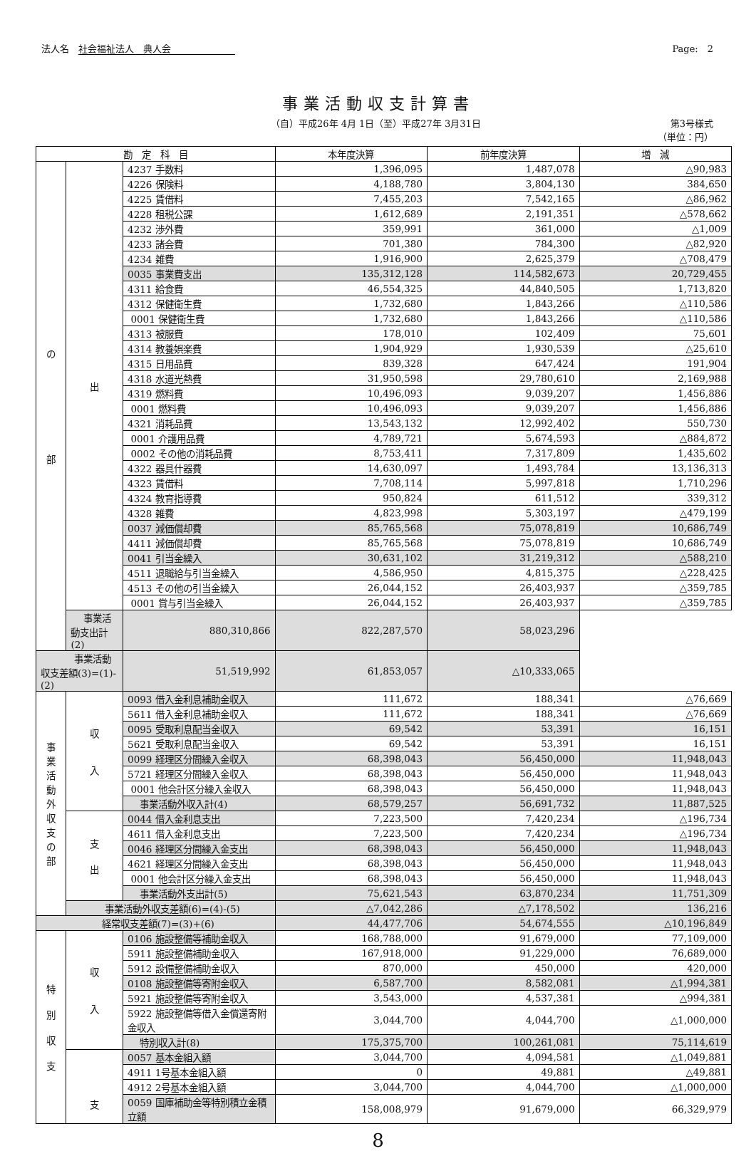法人名　社会福祉法人　典人会 Page:　2
事業活動収支計算書
（自）平成26年 4月 1日（至）平成27年 3月31日
第3号様式
（単位：円）
| 勘 定 科 目 | | | 本年度決算 | 前年度決算 | 増 減 |
| --- | --- | --- | --- | --- | --- |
| の 部 | 出 | 4237 手数料 | 1,396,095 | 1,487,078 | △90,983 |
| | | 4226 保険料 | 4,188,780 | 3,804,130 | 384,650 |
| | | 4225 賃借料 | 7,455,203 | 7,542,165 | △86,962 |
| | | 4228 租税公課 | 1,612,689 | 2,191,351 | △578,662 |
| | | 4232 渉外費 | 359,991 | 361,000 | △1,009 |
| | | 4233 諸会費 | 701,380 | 784,300 | △82,920 |
| | | 4234 雑費 | 1,916,900 | 2,625,379 | △708,479 |
| | | 0035 事業費支出 | 135,312,128 | 114,582,673 | 20,729,455 |
| | | 4311 給食費 | 46,554,325 | 44,840,505 | 1,713,820 |
| | | 4312 保健衛生費 | 1,732,680 | 1,843,266 | △110,586 |
| | | 0001 保健衛生費 | 1,732,680 | 1,843,266 | △110,586 |
| | | 4313 被服費 | 178,010 | 102,409 | 75,601 |
| | | 4314 教養娯楽費 | 1,904,929 | 1,930,539 | △25,610 |
| | | 4315 日用品費 | 839,328 | 647,424 | 191,904 |
| | | 4318 水道光熱費 | 31,950,598 | 29,780,610 | 2,169,988 |
| | | 4319 燃料費 | 10,496,093 | 9,039,207 | 1,456,886 |
| | | 0001 燃料費 | 10,496,093 | 9,039,207 | 1,456,886 |
| | | 4321 消耗品費 | 13,543,132 | 12,992,402 | 550,730 |
| | | 0001 介護用品費 | 4,789,721 | 5,674,593 | △884,872 |
| | | 0002 その他の消耗品費 | 8,753,411 | 7,317,809 | 1,435,602 |
| | | 4322 器具什器費 | 14,630,097 | 1,493,784 | 13,136,313 |
| | | 4323 賃借料 | 7,708,114 | 5,997,818 | 1,710,296 |
| | | 4324 教育指導費 | 950,824 | 611,512 | 339,312 |
| | | 4328 雑費 | 4,823,998 | 5,303,197 | △479,199 |
| | | 0037 減価償却費 | 85,765,568 | 75,078,819 | 10,686,749 |
| | | 4411 減価償却費 | 85,765,568 | 75,078,819 | 10,686,749 |
| | | 0041 引当金繰入 | 30,631,102 | 31,219,312 | △588,210 |
| | | 4511 退職給与引当金繰入 | 4,586,950 | 4,815,375 | △228,425 |
| | | 4513 その他の引当金繰入 | 26,044,152 | 26,403,937 | △359,785 |
| | | 0001 賞与引当金繰入 | 26,044,152 | 26,403,937 | △359,785 |
| | 事業活動支出計(2) | 880,310,866 | 822,287,570 | 58,023,296 | |
| 事業活動収支差額(3)=(1)-(2) | | 51,519,992 | 61,853,057 | △10,333,065 | |
| 事 業 活 動 外 収 支 の 部 | 収 入 | 0093 借入金利息補助金収入 | 111,672 | 188,341 | △76,669 |
| | | 5611 借入金利息補助金収入 | 111,672 | 188,341 | △76,669 |
| | | 0095 受取利息配当金収入 | 69,542 | 53,391 | 16,151 |
| | | 5621 受取利息配当金収入 | 69,542 | 53,391 | 16,151 |
| | | 0099 経理区分間繰入金収入 | 68,398,043 | 56,450,000 | 11,948,043 |
| | | 5721 経理区分間繰入金収入 | 68,398,043 | 56,450,000 | 11,948,043 |
| | | 0001 他会計区分繰入金収入 | 68,398,043 | 56,450,000 | 11,948,043 |
| | | 事業活動外収入計(4) | 68,579,257 | 56,691,732 | 11,887,525 |
| | 支 出 | 0044 借入金利息支出 | 7,223,500 | 7,420,234 | △196,734 |
| | | 4611 借入金利息支出 | 7,223,500 | 7,420,234 | △196,734 |
| | | 0046 経理区分間繰入金支出 | 68,398,043 | 56,450,000 | 11,948,043 |
| | | 4621 経理区分間繰入金支出 | 68,398,043 | 56,450,000 | 11,948,043 |
| | | 0001 他会計区分繰入金支出 | 68,398,043 | 56,450,000 | 11,948,043 |
| | | 事業活動外支出計(5) | 75,621,543 | 63,870,234 | 11,751,309 |
| | 事業活動外収支差額(6)=(4)-(5) | | △7,042,286 | △7,178,502 | 136,216 |
| 経常収支差額(7)=(3)+(6) | | | 44,477,706 | 54,674,555 | △10,196,849 |
| 特 別 収 支 | 収 入 | 0106 施設整備等補助金収入 | 168,788,000 | 91,679,000 | 77,109,000 |
| | | 5911 施設整備補助金収入 | 167,918,000 | 91,229,000 | 76,689,000 |
| | | 5912 設備整備補助金収入 | 870,000 | 450,000 | 420,000 |
| | | 0108 施設整備等寄附金収入 | 6,587,700 | 8,582,081 | △1,994,381 |
| | | 5921 施設整備等寄附金収入 | 3,543,000 | 4,537,381 | △994,381 |
| | | 5922 施設整備等借入金償還寄附金収入 | 3,044,700 | 4,044,700 | △1,000,000 |
| | | 特別収入計(8) | 175,375,700 | 100,261,081 | 75,114,619 |
| | 支 | 0057 基本金組入額 | 3,044,700 | 4,094,581 | △1,049,881 |
| | | 4911 1号基本金組入額 | 0 | 49,881 | △49,881 |
| | | 4912 2号基本金組入額 | 3,044,700 | 4,044,700 | △1,000,000 |
| | | 0059 国庫補助金等特別積立金積立額 | 158,008,979 | 91,679,000 | 66,329,979 |
8